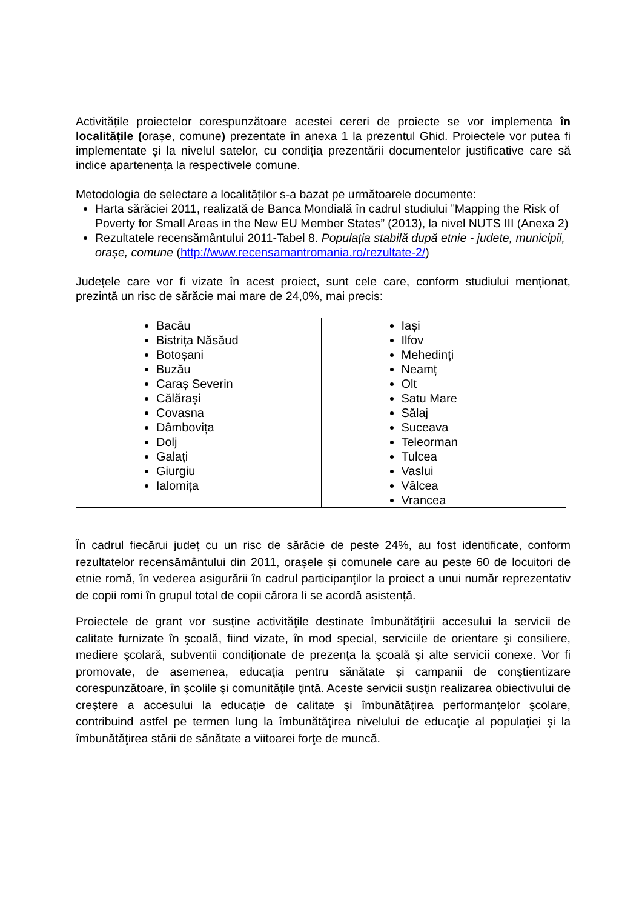Activitățile proiectelor corespunzătoare acestei cereri de proiecte se vor implementa în localitățile (orașe, comune) prezentate în anexa 1 la prezentul Ghid. Proiectele vor putea fi implementate și la nivelul satelor, cu condiția prezentării documentelor justificative care să indice apartenența la respectivele comune.
Metodologia de selectare a localităților s-a bazat pe următoarele documente:
Harta sărăciei 2011, realizată de Banca Mondială în cadrul studiului ”Mapping the Risk of Poverty for Small Areas in the New EU Member States” (2013), la nivel NUTS III (Anexa 2)
Rezultatele recensământului 2011-Tabel 8. Populația stabilă după etnie - judete, municipii, orașe, comune (http://www.recensamantromania.ro/rezultate-2/)
Județele care vor fi vizate în acest proiect, sunt cele care, conform studiului menționat, prezintă un risc de sărăcie mai mare de 24,0%, mai precis:
| Bacău Bistrița Năsăud Botoșani Buzău Caraș Severin Călărași Covasna Dâmbovița Dolj Galați Giurgiu Ialomița | Iași Ilfov Mehedinți Neamț Olt Satu Mare Sălaj Suceava Teleorman Tulcea Vaslui Vâlcea Vrancea |
În cadrul fiecărui județ cu un risc de sărăcie de peste 24%, au fost identificate, conform rezultatelor recensământului din 2011, orașele și comunele care au peste 60 de locuitori de etnie romă, în vederea asigurării în cadrul participanților la proiect a unui număr reprezentativ de copii romi în grupul total de copii cărora li se acordă asistență.
Proiectele de grant vor susține activităţile destinate îmbunătăţirii accesului la servicii de calitate furnizate în şcoală, fiind vizate, în mod special, serviciile de orientare şi consiliere, mediere şcolară, subventii condiționate de prezența la şcoală şi alte servicii conexe. Vor fi promovate, de asemenea, educaţia pentru sănătate și campanii de conştientizare corespunzătoare, în şcolile şi comunităţile ţintă. Aceste servicii susţin realizarea obiectivului de creştere a accesului la educaţie de calitate şi îmbunătăţirea performanţelor şcolare, contribuind astfel pe termen lung la îmbunătăţirea nivelului de educaţie al populaţiei și la îmbunătăţirea stării de sănătate a viitoarei forţe de muncă.